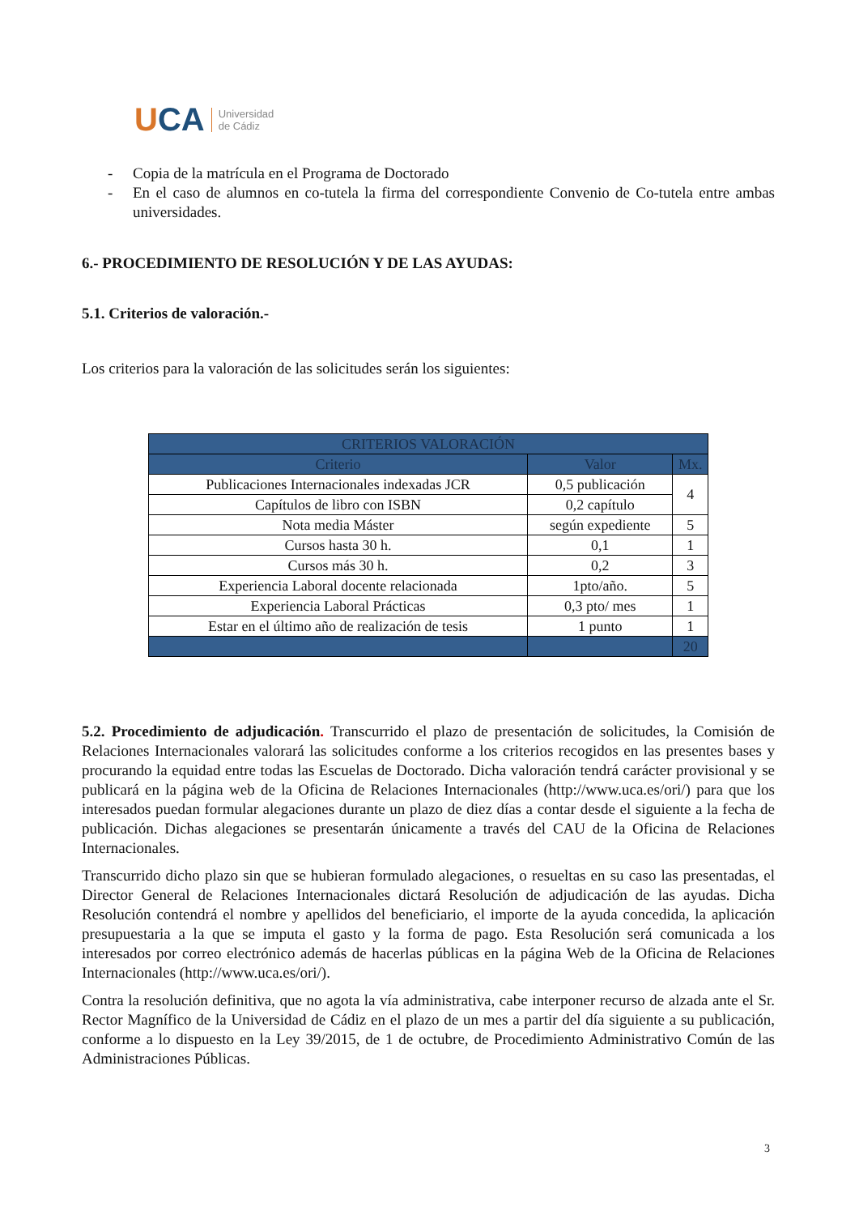UCA Universidad
de Cádiz
- Copia de la matrícula en el Programa de Doctorado
- En el caso de alumnos en co-tutela la firma del correspondiente Convenio de Co-tutela entre ambas universidades.
6.- PROCEDIMIENTO DE RESOLUCIÓN Y DE LAS AYUDAS:
5.1. Criterios de valoración.-
Los criterios para la valoración de las solicitudes serán los siguientes:
| CRITERIOS VALORACIÓN | | |
| --- | --- | --- |
| Criterio | Valor | Mx. |
| Publicaciones Internacionales indexadas JCR | 0,5 publicación | 4 |
| Capítulos de libro con ISBN | 0,2 capítulo | |
| Nota media Máster | según expediente | 5 |
| Cursos hasta 30 h. | 0,1 | 1 |
| Cursos más 30 h. | 0,2 | 3 |
| Experiencia Laboral docente relacionada | 1pto/año. | 5 |
| Experiencia Laboral Prácticas | 0,3 pto/ mes | 1 |
| Estar en el último año de realización de tesis | 1 punto | 1 |
| | | 20 |
5.2. Procedimiento de adjudicación. Transcurrido el plazo de presentación de solicitudes, la Comisión de Relaciones Internacionales valorará las solicitudes conforme a los criterios recogidos en las presentes bases y procurando la equidad entre todas las Escuelas de Doctorado. Dicha valoración tendrá carácter provisional y se publicará en la página web de la Oficina de Relaciones Internacionales (http://www.uca.es/ori/) para que los interesados puedan formular alegaciones durante un plazo de diez días a contar desde el siguiente a la fecha de publicación. Dichas alegaciones se presentarán únicamente a través del CAU de la Oficina de Relaciones Internacionales.
Transcurrido dicho plazo sin que se hubieran formulado alegaciones, o resueltas en su caso las presentadas, el Director General de Relaciones Internacionales dictará Resolución de adjudicación de las ayudas. Dicha Resolución contendrá el nombre y apellidos del beneficiario, el importe de la ayuda concedida, la aplicación presupuestaria a la que se imputa el gasto y la forma de pago. Esta Resolución será comunicada a los interesados por correo electrónico además de hacerlas públicas en la página Web de la Oficina de Relaciones Internacionales (http://www.uca.es/ori/).
Contra la resolución definitiva, que no agota la vía administrativa, cabe interponer recurso de alzada ante el Sr. Rector Magnífico de la Universidad de Cádiz en el plazo de un mes a partir del día siguiente a su publicación, conforme a lo dispuesto en la Ley 39/2015, de 1 de octubre, de Procedimiento Administrativo Común de las Administraciones Públicas.
3